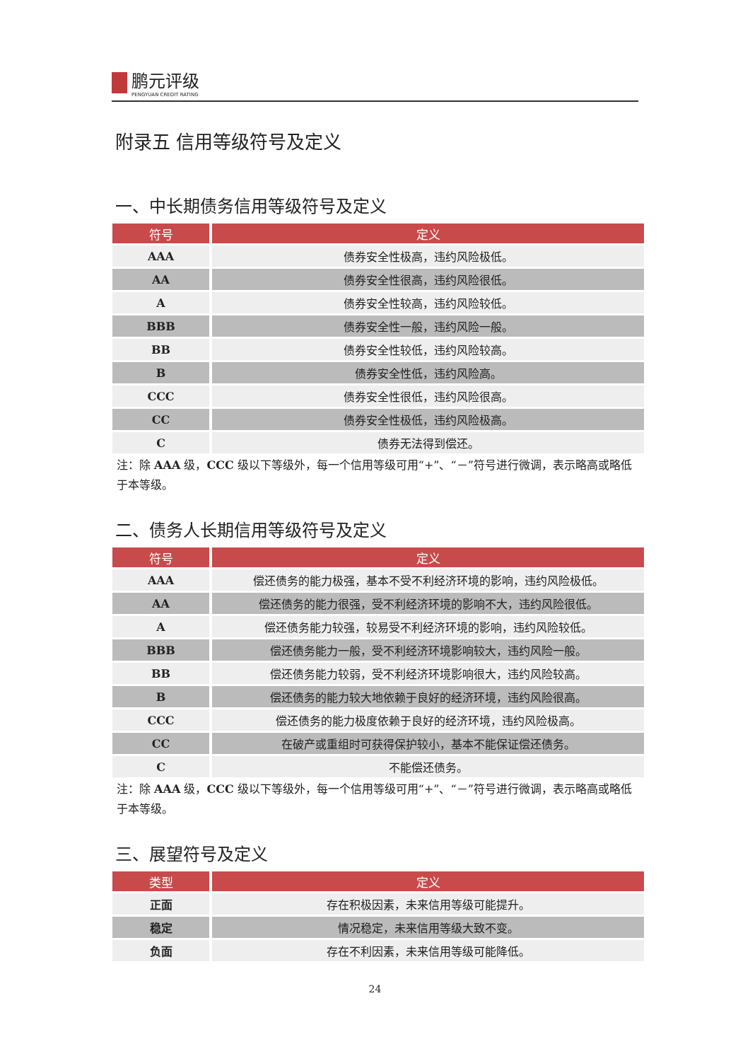鹏元评级 PENGYUAN CREDIT RATING
附录五 信用等级符号及定义
一、中长期债务信用等级符号及定义
| 符号 | 定义 |
| --- | --- |
| AAA | 债券安全性极高，违约风险极低。 |
| AA | 债券安全性很高，违约风险很低。 |
| A | 债券安全性较高，违约风险较低。 |
| BBB | 债券安全性一般，违约风险一般。 |
| BB | 债券安全性较低，违约风险较高。 |
| B | 债券安全性低，违约风险高。 |
| CCC | 债券安全性很低，违约风险很高。 |
| CC | 债券安全性极低，违约风险极高。 |
| C | 债券无法得到偿还。 |
注：除 AAA 级，CCC 级以下等级外，每一个信用等级可用“+”、“－”符号进行微调，表示略高或略低于本等级。
二、债务人长期信用等级符号及定义
| 符号 | 定义 |
| --- | --- |
| AAA | 偿还债务的能力极强，基本不受不利经济环境的影响，违约风险极低。 |
| AA | 偿还债务的能力很强，受不利经济环境的影响不大，违约风险很低。 |
| A | 偿还债务能力较强，较易受不利经济环境的影响，违约风险较低。 |
| BBB | 偿还债务能力一般，受不利经济环境影响较大，违约风险一般。 |
| BB | 偿还债务能力较弱，受不利经济环境影响很大，违约风险较高。 |
| B | 偿还债务的能力较大地依赖于良好的经济环境，违约风险很高。 |
| CCC | 偿还债务的能力极度依赖于良好的经济环境，违约风险极高。 |
| CC | 在破产或重组时可获得保护较小，基本不能保证偿还债务。 |
| C | 不能偿还债务。 |
注：除 AAA 级，CCC 级以下等级外，每一个信用等级可用“+”、“－”符号进行微调，表示略高或略低于本等级。
三、展望符号及定义
| 类型 | 定义 |
| --- | --- |
| 正面 | 存在积极因素，未来信用等级可能提升。 |
| 稳定 | 情况稳定，未来信用等级大致不变。 |
| 负面 | 存在不利因素，未来信用等级可能降低。 |
24